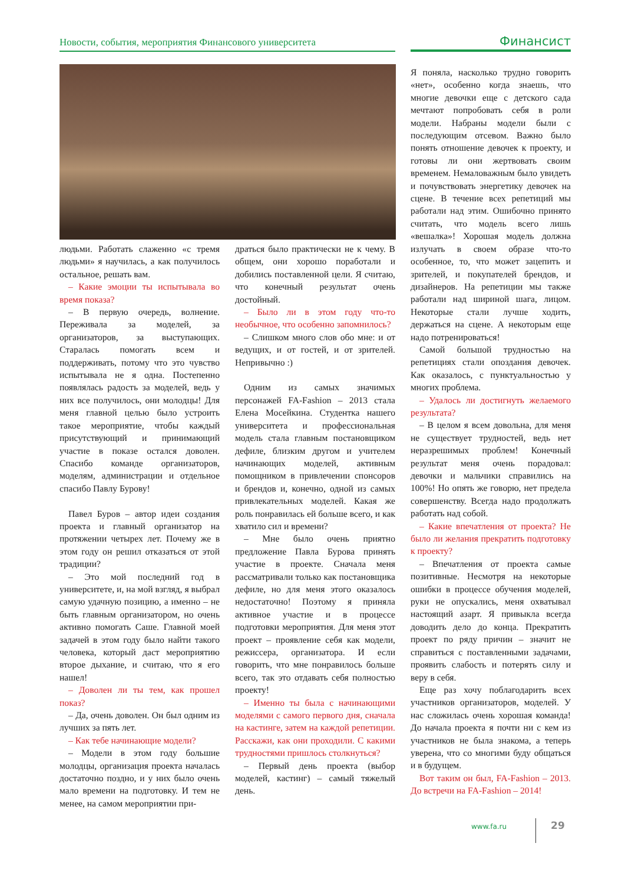Новости, события, мероприятия Финансового университета Финансист
людьми. Работать слаженно «с тремя людьми» я научилась, а как получилось остальное, решать вам.
– Какие эмоции ты испытывала во время показа?
– В первую очередь, волнение. Переживала за моделей, за организаторов, за выступающих. Старалась помогать всем и поддерживать, потому что это чувство испытывала не я одна. Постепенно появлялась радость за моделей, ведь у них все получилось, они молодцы! Для меня главной целью было устроить такое мероприятие, чтобы каждый присутствующий и принимающий участие в показе остался доволен. Спасибо команде организаторов, моделям, администрации и отдельное спасибо Павлу Бурову!
Павел Буров – автор идеи создания проекта и главный организатор на протяжении четырех лет. Почему же в этом году он решил отказаться от этой традиции?
– Это мой последний год в университете, и, на мой взгляд, я выбрал самую удачную позицию, а именно – не быть главным организатором, но очень активно помогать Саше. Главной моей задачей в этом году было найти такого человека, который даст мероприятию второе дыхание, и считаю, что я его нашел!
– Доволен ли ты тем, как прошел показ?
– Да, очень доволен. Он был одним из лучших за пять лет.
– Как тебе начинающие модели?
– Модели в этом году большие молодцы, организация проекта началась достаточно поздно, и у них было очень мало времени на подготовку. И тем не менее, на самом мероприятии при-
драться было практически не к чему. В общем, они хорошо поработали и добились поставленной цели. Я считаю, что конечный результат очень достойный.
– Было ли в этом году что-то необычное, что особенно запомнилось?
– Слишком много слов обо мне: и от ведущих, и от гостей, и от зрителей. Непривычно :)
Одним из самых значимых персонажей FA-Fashion – 2013 стала Елена Мосейкина. Студентка нашего университета и профессиональная модель стала главным постановщиком дефиле, близким другом и учителем начинающих моделей, активным помощником в привлечении спонсоров и брендов и, конечно, одной из самых привлекательных моделей. Какая же роль понравилась ей больше всего, и как хватило сил и времени?
– Мне было очень приятно предложение Павла Бурова принять участие в проекте. Сначала меня рассматривали только как постановщика дефиле, но для меня этого оказалось недостаточно! Поэтому я приняла активное участие и в процессе подготовки мероприятия. Для меня этот проект – проявление себя как модели, режиссера, организатора. И если говорить, что мне понравилось больше всего, так это отдавать себя полностью проекту!
– Именно ты была с начинающими моделями с самого первого дня, сначала на кастинге, затем на каждой репетиции. Расскажи, как они проходили. С какими трудностями пришлось столкнуться?
– Первый день проекта (выбор моделей, кастинг) – самый тяжелый день.
Я поняла, насколько трудно говорить «нет», особенно когда знаешь, что многие девочки еще с детского сада мечтают попробовать себя в роли модели. Набраны модели были с последующим отсевом. Важно было понять отношение девочек к проекту, и готовы ли они жертвовать своим временем. Немаловажным было увидеть и почувствовать энергетику девочек на сцене. В течение всех репетиций мы работали над этим. Ошибочно принято считать, что модель всего лишь «вешалка»! Хорошая модель должна излучать в своем образе что-то особенное, то, что может зацепить и зрителей, и покупателей брендов, и дизайнеров. На репетиции мы также работали над шириной шага, лицом. Некоторые стали лучше ходить, держаться на сцене. А некоторым еще надо потренироваться!
Самой большой трудностью на репетициях стали опоздания девочек. Как оказалось, с пунктуальностью у многих проблема.
– Удалось ли достигнуть желаемого результата?
– В целом я всем довольна, для меня не существует трудностей, ведь нет неразрешимых проблем! Конечный результат меня очень порадовал: девочки и мальчики справились на 100%! Но опять же говорю, нет предела совершенству. Всегда надо продолжать работать над собой.
– Какие впечатления от проекта? Не было ли желания прекратить подготовку к проекту?
– Впечатления от проекта самые позитивные. Несмотря на некоторые ошибки в процессе обучения моделей, руки не опускались, меня охватывал настоящий азарт. Я привыкла всегда доводить дело до конца. Прекратить проект по ряду причин – значит не справиться с поставленными задачами, проявить слабость и потерять силу и веру в себя.
Еще раз хочу поблагодарить всех участников организаторов, моделей. У нас сложилась очень хорошая команда! До начала проекта я почти ни с кем из участников не была знакома, а теперь уверена, что со многими буду общаться и в будущем.
Вот таким он был, FA-Fashion – 2013. До встречи на FA-Fashion – 2014!
www.fa.ru 29